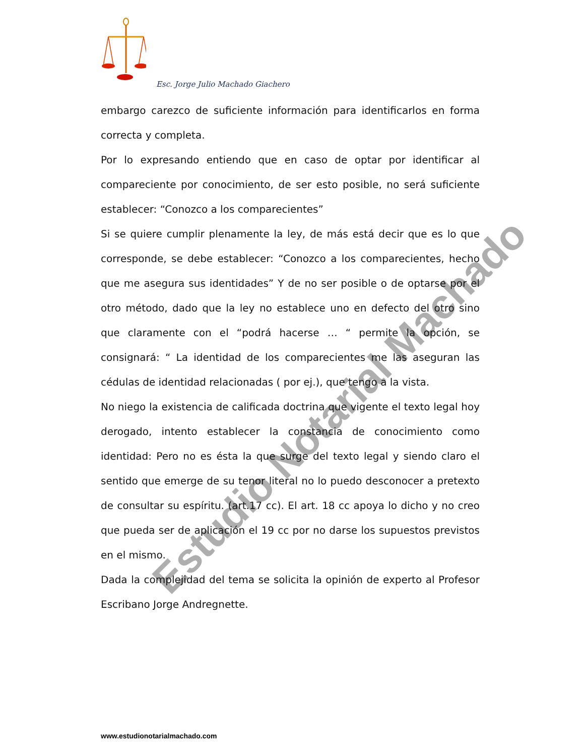Esc. Jorge Julio Machado Giachero
Estudio Notarial Machado
embargo carezco de suficiente información para identificarlos en forma correcta y completa.
Por lo expresando entiendo que en caso de optar por identificar al compareciente por conocimiento, de ser esto posible, no será suficiente establecer: “Conozco a los comparecientes”
Si se quiere cumplir plenamente la ley, de más está decir que es lo que corresponde, se debe establecer: “Conozco a los comparecientes, hecho que me asegura sus identidades” Y de no ser posible o de optarse por el otro método, dado que la ley no establece uno en defecto del otro sino que claramente con el “podrá hacerse … “ permite la opción, se consignará: “ La identidad de los comparecientes me las aseguran las cédulas de identidad relacionadas ( por ej.), que tengo a la vista.
No niego la existencia de calificada doctrina que vigente el texto legal hoy derogado, intento establecer la constancia de conocimiento como identidad: Pero no es ésta la que surge del texto legal y siendo claro el sentido que emerge de su tenor literal no lo puedo desconocer a pretexto de consultar su espíritu. (art.17 cc). El art. 18 cc apoya lo dicho y no creo que pueda ser de aplicación el 19 cc por no darse los supuestos previstos en el mismo.
Dada la complejidad del tema se solicita la opinión de experto al Profesor Escribano Jorge Andregnette.
www.estudionotarialmachado.com